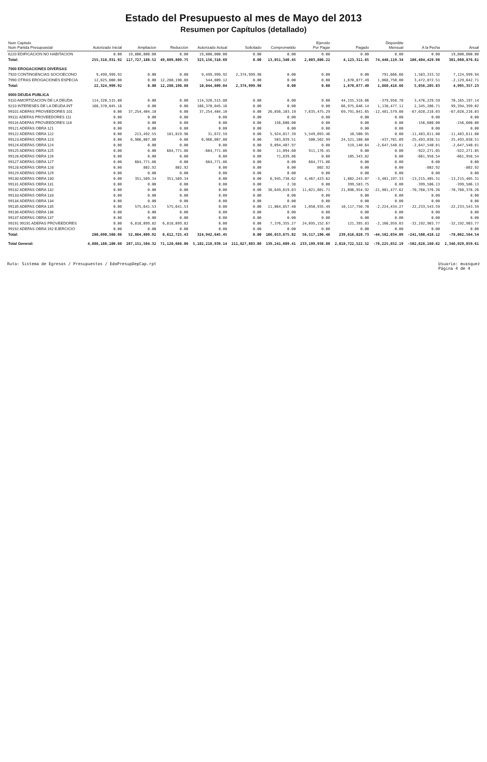Estado del Presupuesto al mes de Mayo del 2013
Resumen por Capítulos (detallado)
| Num Capitulo Num Partida Presupuestal | Autorizado Inicial | Ampliacion | Reducción | Autorizado Actual | Solicitado | Comprometido | Ejercido Por Pagar | Pagado | Disponible Mensual | A la Fecha | Anual |
| --- | --- | --- | --- | --- | --- | --- | --- | --- | --- | --- | --- |
| 6220 EDIFICACION NO HABITACION | 0.00 | 19,800,000.00 | 0.00 | 19,800,000.00 | 0.00 | 0.00 | 0.00 | 0.00 | 0.00 | 0.00 | 19,800,000.00 |
| Total: | 255,318,931.92 | 117,727,188.52 | 49,889,809.75 | 323,156,310.69 | 0.00 | 13,051,340.45 | 2,803,806.22 | 4,123,311.65 | 74,448,119.34 | 106,404,429.98 | 301,960,876.61 |
| 7000 EROGACIONES DIVERSAS | | | | | | | | | | | |
| 7920 CONTINGENCIAS SOCIOECONO | 9,499,999.92 | 0.00 | 0.00 | 9,499,999.92 | 2,374,999.98 | 0.00 | 0.00 | 0.00 | 791,666.66 | 1,583,333.32 | 7,124,999.94 |
| 7990 OTRAS EROGACIONES ESPECIA | 12,825,000.00 | 0.00 | 12,280,190.88 | 544,809.12 | 0.00 | 0.00 | 0.00 | 1,870,877.49 | 1,068,750.00 | 3,472,872.51 | -2,129,642.71 |
| Total: | 22,324,999.92 | 0.00 | 12,280,190.88 | 10,044,809.04 | 2,374,999.98 | 0.00 | 0.00 | 1,870,877.49 | 1,860,416.66 | 5,056,205.83 | 4,995,357.23 |
| 9000 DEUDA PUBLICA | | | | | | | | | | | |
| 9110 AMORTIZACION DE LA DEUDA | 114,320,515.80 | 0.00 | 0.00 | 114,320,515.80 | 0.00 | 0.00 | 0.00 | 44,155,318.66 | -379,958.78 | 3,476,229.59 | 70,165,197.14 |
| 9210 INTERESES DE LA DEUDA INT | 166,370,045.16 | 0.00 | 0.00 | 166,370,045.16 | 0.00 | 0.00 | 0.00 | 66,975,646.14 | 1,138,477.11 | 2,345,206.71 | 99,394,399.02 |
| 99101 ADEFAS PROVEEDORES 101 | 0.00 | 37,254,404.10 | 0.00 | 37,254,404.10 | 0.00 | 26,856,103.19 | 7,635,475.29 | 69,791,041.65 | -12,481,579.08 | -67,028,216.03 | -67,028,216.03 |
| 99111 ADEFAS PROVEEDORES 111 | 0.00 | 0.00 | 0.00 | 0.00 | 0.00 | 0.00 | 0.00 | 0.00 | 0.00 | 0.00 | 0.00 |
| 99116 ADEFAS PROVEEDORES 116 | 0.00 | 0.00 | 0.00 | 0.00 | 0.00 | 156,600.00 | 0.00 | 0.00 | 0.00 | -156,600.00 | -156,600.00 |
| 99121 ADEFAS OBRA 121 | 0.00 | 0.00 | 0.00 | 0.00 | 0.00 | 0.00 | 0.00 | 0.00 | 0.00 | 0.00 | 0.00 |
| 99122 ADEFAS OBRA 122 | 0.00 | 213,492.55 | 181,819.96 | 31,672.59 | 0.00 | 5,924,017.39 | 5,549,093.46 | 10,500.95 | 0.00 | -11,483,611.80 | -11,483,611.80 |
| 99123 ADEFAS OBRA 123 | 0.00 | 6,966,007.80 | 0.00 | 6,966,007.80 | 0.00 | 503,039.51 | 500,562.99 | 24,521,108.60 | -437,781.09 | -25,493,038.51 | -25,493,038.51 |
| 99124 ADEFAS OBRA 124 | 0.00 | 0.00 | 0.00 | 0.00 | 0.00 | 9,094,407.97 | 0.00 | 519,140.64 | -2,647,540.81 | -2,647,540.81 | -2,647,540.81 |
| 99125 ADEFAS OBRA 125 | 0.00 | 0.00 | 684,771.86 | -684,771.86 | 0.00 | 11,094.60 | 911,176.45 | 0.00 | 0.00 | -922,271.05 | -922,271.05 |
| 99126 ADEFAS OBRA 126 | 0.00 | 0.00 | 0.00 | 0.00 | 0.00 | 71,839.86 | 0.00 | 105,343.82 | 0.00 | -661,958.54 | -661,958.54 |
| 99127 ADEFAS OBRA 127 | 0.00 | 684,771.86 | 0.00 | 684,771.86 | 0.00 | 0.00 | 684,771.86 | 0.00 | 0.00 | 0.00 | 0.00 |
| 99128 ADEFAS OBRA 128 | 0.00 | 802.92 | 802.92 | 0.00 | 0.00 | 0.00 | 802.92 | 0.00 | 0.00 | -802.92 | -802.92 |
| 99129 ADEFAS OBRA 129 | 0.00 | 0.00 | 0.00 | 0.00 | 0.00 | 0.00 | 0.00 | 0.00 | 0.00 | 0.00 | 0.00 |
| 99130 ADEFAS OBRA 130 | 0.00 | 351,589.34 | 351,589.34 | 0.00 | 0.00 | 6,945,738.62 | 4,467,423.62 | 1,802,243.07 | -3,401,197.33 | -13,215,405.31 | -13,215,405.31 |
| 99131 ADEFAS OBRA 131 | 0.00 | 0.00 | 0.00 | 0.00 | 0.00 | 2.38 | 0.00 | 399,583.75 | 0.00 | -399,586.13 | -399,586.13 |
| 99132 ADEFAS OBRA 132 | 0.00 | 0.00 | 0.00 | 0.00 | 0.00 | 38,649,619.63 | 11,021,801.71 | 21,096,954.92 | -21,901,477.62 | -70,768,376.26 | -70,768,376.26 |
| 99133 ADEFAS OBRA 133 | 0.00 | 0.00 | 0.00 | 0.00 | 0.00 | 0.00 | 0.00 | 0.00 | 0.00 | 0.00 | 0.00 |
| 99134 ADEFAS OBRA 134 | 0.00 | 0.00 | 0.00 | 0.00 | 0.00 | 0.00 | 0.00 | 0.00 | 0.00 | 0.00 | 0.00 |
| 99135 ADEFAS OBRA 135 | 0.00 | 575,641.53 | 575,641.53 | 0.00 | 0.00 | 11,064,857.40 | 1,050,935.49 | 10,117,750.70 | -2,224,434.27 | -22,233,543.59 | -22,233,543.59 |
| 99136 ADEFAS OBRA 136 | 0.00 | 0.00 | 0.00 | 0.00 | 0.00 | 0.00 | 0.00 | 0.00 | 0.00 | 0.00 | 0.00 |
| 99137 ADEFAS OBRA 137 | 0.00 | 0.00 | 0.00 | 0.00 | 0.00 | 0.00 | 0.00 | 0.00 | 0.00 | 0.00 | 0.00 |
| 99191 99191 ADEFAS PROVEEDORES | 0.00 | 6,818,099.82 | 6,818,099.82 | 0.00 | 0.00 | 7,376,355.27 | 24,695,152.67 | 121,395.83 | -2,166,959.03 | -32,192,903.77 | -32,192,903.77 |
| 99192 ADEFAS OBRA 192 EJERCICIO | 0.00 | 0.00 | 0.00 | 0.00 | 0.00 | 0.00 | 0.00 | 0.00 | 0.00 | 0.00 | 0.00 |
| Total: | 280,690,560.96 | 52,864,809.92 | 8,612,725.43 | 324,942,645.45 | 0.00 | 106,653,675.82 | 56,517,196.46 | 239,616,028.73 | -44,582,034.09 | -241,580,416.12 | -78,062,564.54 |
| Total General: | 4,886,188,100.88 | 287,151,504.32 | 71,120,666.06 | 5,102,218,939.14 | 211,627,883.00 | 139,241,609.41 | 233,199,938.88 | 2,018,722,522.52 | -78,225,652.19 | -502,628,160.62 | 2,346,929,859.61 |
Ruta: Sistema de Egresos / Presupuestos / EdoPresupDepCap.rpt Usuario: mvasquez
Página 4 de 4